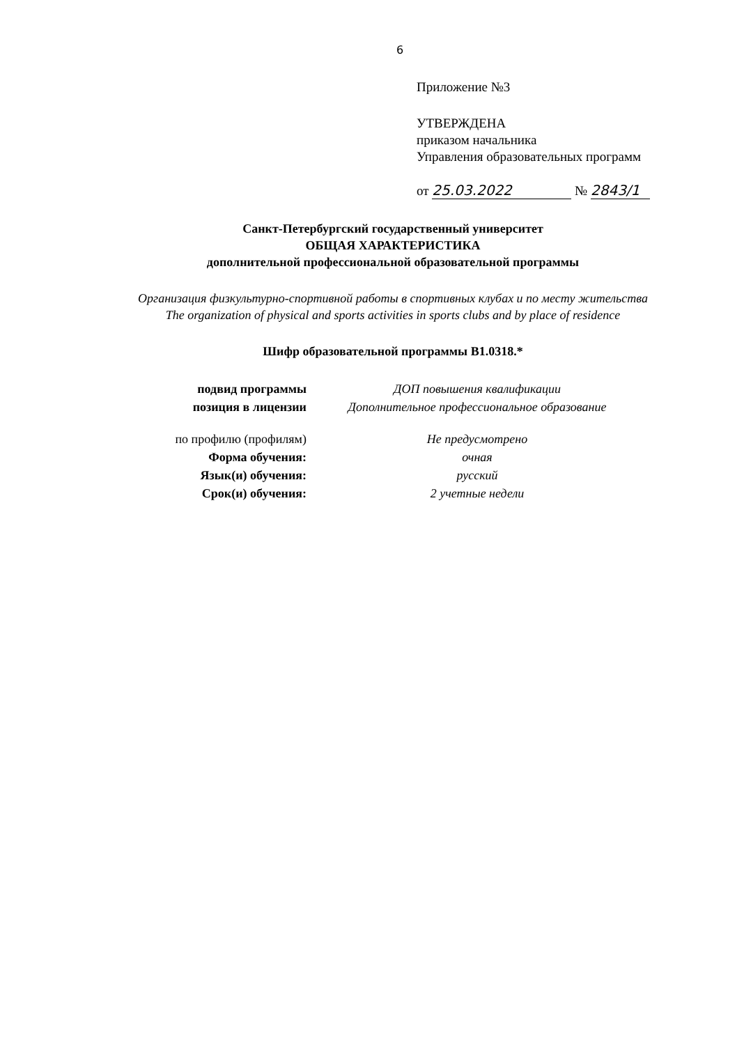6
Приложение №3
УТВЕРЖДЕНА
приказом начальника
Управления образовательных программ
от 25.03.2022 № 2843/1
Санкт-Петербургский государственный университет
ОБЩАЯ ХАРАКТЕРИСТИКА
дополнительной профессиональной образовательной программы
Организация физкультурно-спортивной работы в спортивных клубах и по месту жительства
The organization of physical and sports activities in sports clubs and by place of residence
Шифр образовательной программы В1.0318.*
подвид программы ДОП повышения квалификации
позиция в лицензии Дополнительное профессиональное образование
по профилю (профилям) Не предусмотрено
Форма обучения: очная
Язык(и) обучения: русский
Срок(и) обучения: 2 учетные недели